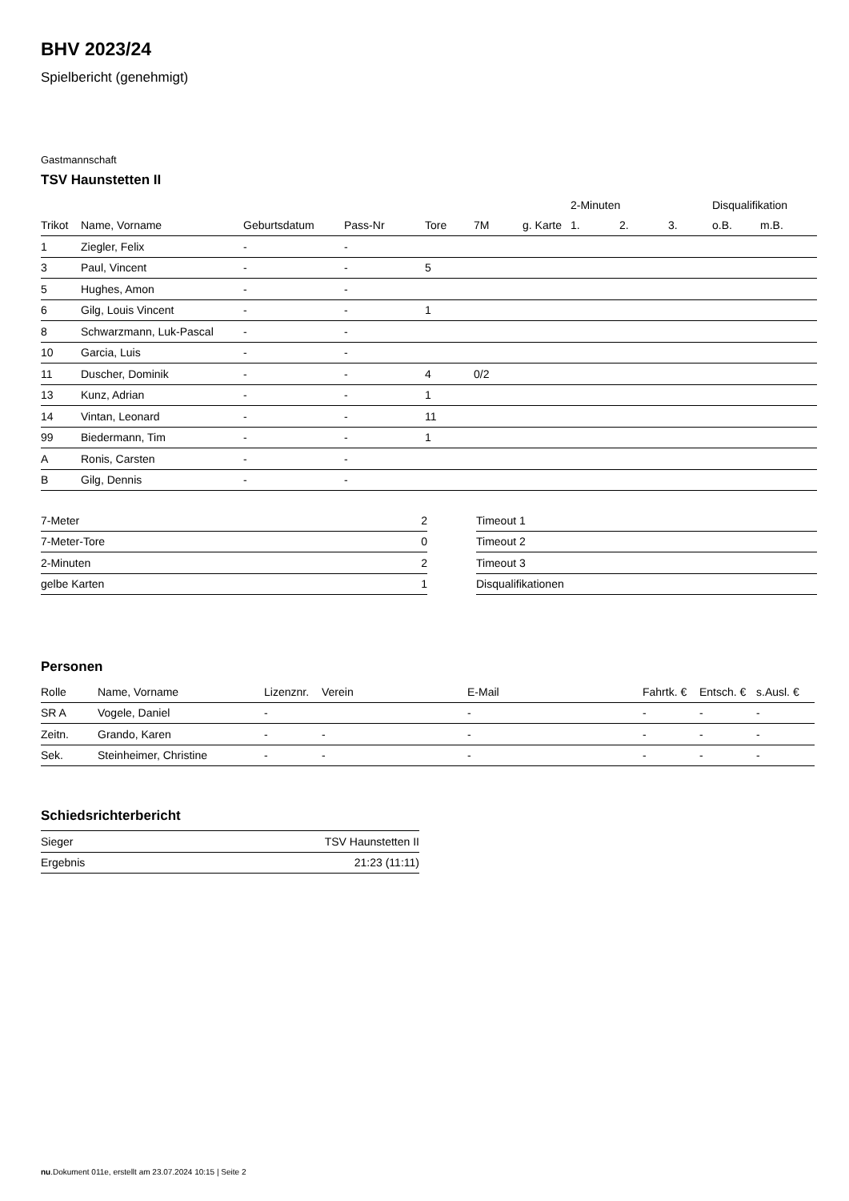BHV 2023/24
Spielbericht (genehmigt)
Gastmannschaft
TSV Haunstetten II
| | | | | | | | 2-Minuten | | | Disqualifikation | |
| --- | --- | --- | --- | --- | --- | --- | --- | --- | --- | --- | --- |
| Trikot | Name, Vorname | Geburtsdatum | Pass-Nr | Tore | 7M | g. Karte | 1. | 2. | 3. | o.B. | m.B. |
| 1 | Ziegler, Felix | - | - | | | | | | | | |
| 3 | Paul, Vincent | - | - | 5 | | | | | | | |
| 5 | Hughes, Amon | - | - | | | | | | | | |
| 6 | Gilg, Louis Vincent | - | - | 1 | | | | | | | |
| 8 | Schwarzmann, Luk-Pascal | - | - | | | | | | | | |
| 10 | Garcia, Luis | - | - | | | | | | | | |
| 11 | Duscher, Dominik | - | - | 4 | 0/2 | | | | | | |
| 13 | Kunz, Adrian | - | - | 1 | | | | | | | |
| 14 | Vintan, Leonard | - | - | 11 | | | | | | | |
| 99 | Biedermann, Tim | - | - | 1 | | | | | | | |
| A | Ronis, Carsten | - | - | | | | | | | | |
| B | Gilg, Dennis | - | - | | | | | | | | |
| 7-Meter | 2 |
| 7-Meter-Tore | 0 |
| 2-Minuten | 2 |
| gelbe Karten | 1 |
| Timeout 1 |
| Timeout 2 |
| Timeout 3 |
| Disqualifikationen |
Personen
| Rolle | Name, Vorname | Lizenznr. | Verein | E-Mail | Fahrtk. € | Entsch. € | s.Ausl. € |
| --- | --- | --- | --- | --- | --- | --- | --- |
| SR A | Vogele, Daniel | - | | - | - | - | - |
| Zeitn. | Grando, Karen | - | - | - | - | - | - |
| Sek. | Steinheimer, Christine | - | - | - | - | - | - |
Schiedsrichterbericht
| Sieger | TSV Haunstetten II |
| Ergebnis | 21:23 (11:11) |
nu.Dokument 011e, erstellt am 23.07.2024 10:15 | Seite 2